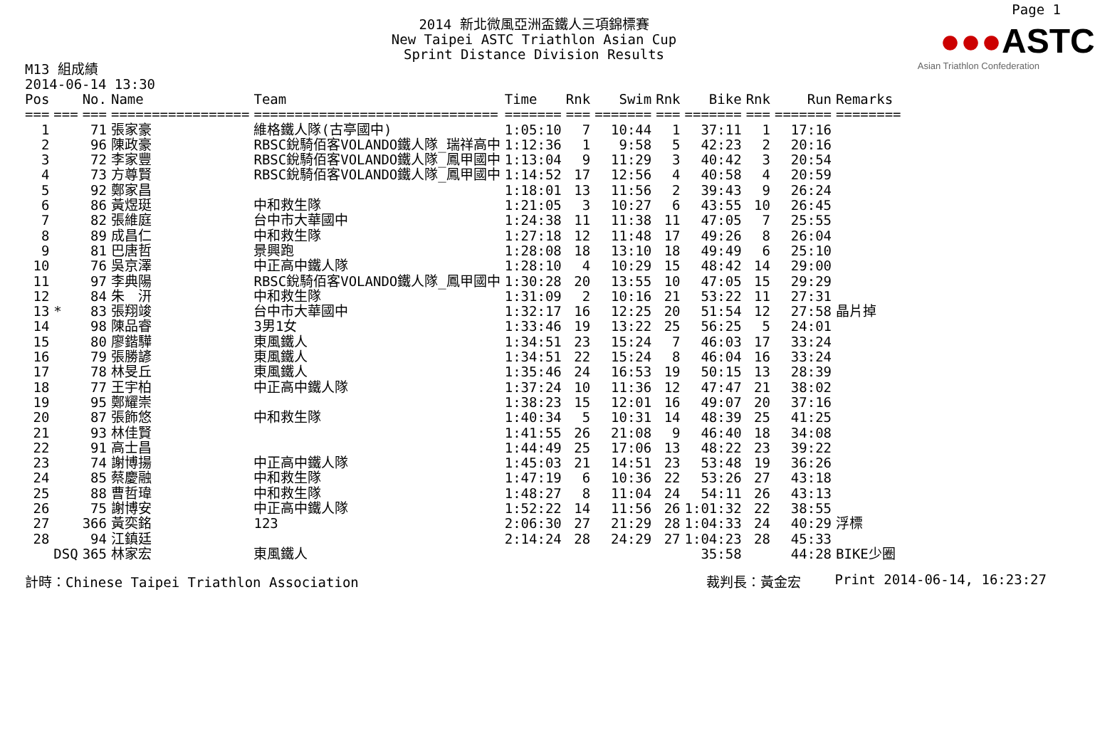Page 1
2014 新北微風亞洲盃鐵人三項錦標賽
New Taipei ASTC Triathlon Asian Cup
Sprint Distance Division Results
●●●ASTC
Asian Triathlon Confederation
M13 組成績
2014-06-14 13:30
| Pos | | No. | Name | Team | Time | Rnk | Swim | Rnk | Bike | Rnk | Run | Remarks |
| --- | --- | --- | --- | --- | --- | --- | --- | --- | --- | --- | --- | --- |
| === | === | === | ================= | ============================== | ======= | === | ======= | === | ======= | === | ======= | ======== |
| 1 | | 71 | 張家豪 | 維格鐵人隊(古亭國中) | 1:05:10 | 7 | 10:44 | 1 | 37:11 | 1 | 17:16 | |
| 2 | | 96 | 陳政豪 | RBSC銳騎佰客VOLANDO鐵人隊_瑞祥高中 | 1:12:36 | 1 | 9:58 | 5 | 42:23 | 2 | 20:16 | |
| 3 | | 72 | 李家豐 | RBSC銳騎佰客VOLANDO鐵人隊_鳳甲國中 | 1:13:04 | 9 | 11:29 | 3 | 40:42 | 3 | 20:54 | |
| 4 | | 73 | 方尊賢 | RBSC銳騎佰客VOLANDO鐵人隊_鳳甲國中 | 1:14:52 | 17 | 12:56 | 4 | 40:58 | 4 | 20:59 | |
| 5 | | 92 | 鄭家昌 | | 1:18:01 | 13 | 11:56 | 2 | 39:43 | 9 | 26:24 | |
| 6 | | 86 | 黃煜珽 | 中和救生隊 | 1:21:05 | 3 | 10:27 | 6 | 43:55 | 10 | 26:45 | |
| 7 | | 82 | 張維庭 | 台中市大華國中 | 1:24:38 | 11 | 11:38 | 11 | 47:05 | 7 | 25:55 | |
| 8 | | 89 | 成昌仁 | 中和救生隊 | 1:27:18 | 12 | 11:48 | 17 | 49:26 | 8 | 26:04 | |
| 9 | | 81 | 巴唐哲 | 景興跑 | 1:28:08 | 18 | 13:10 | 18 | 49:49 | 6 | 25:10 | |
| 10 | | 76 | 吳京澤 | 中正高中鐵人隊 | 1:28:10 | 4 | 10:29 | 15 | 48:42 | 14 | 29:00 | |
| 11 | | 97 | 李典陽 | RBSC銳騎佰客VOLANDO鐵人隊_鳳甲國中 | 1:30:28 | 20 | 13:55 | 10 | 47:05 | 15 | 29:29 | |
| 12 | | 84 | 朱 汧 | 中和救生隊 | 1:31:09 | 2 | 10:16 | 21 | 53:22 | 11 | 27:31 | |
| 13 | * | 83 | 張翔竣 | 台中市大華國中 | 1:32:17 | 16 | 12:25 | 20 | 51:54 | 12 | 27:58 | 晶片掉 |
| 14 | | 98 | 陳品睿 | 3男1女 | 1:33:46 | 19 | 13:22 | 25 | 56:25 | 5 | 24:01 | |
| 15 | | 80 | 廖鍇驊 | 東風鐵人 | 1:34:51 | 23 | 15:24 | 7 | 46:03 | 17 | 33:24 | |
| 16 | | 79 | 張勝諺 | 東風鐵人 | 1:34:51 | 22 | 15:24 | 8 | 46:04 | 16 | 33:24 | |
| 17 | | 78 | 林旻丘 | 東風鐵人 | 1:35:46 | 24 | 16:53 | 19 | 50:15 | 13 | 28:39 | |
| 18 | | 77 | 王宇柏 | 中正高中鐵人隊 | 1:37:24 | 10 | 11:36 | 12 | 47:47 | 21 | 38:02 | |
| 19 | | 95 | 鄭耀崇 | | 1:38:23 | 15 | 12:01 | 16 | 49:07 | 20 | 37:16 | |
| 20 | | 87 | 張飾悠 | 中和救生隊 | 1:40:34 | 5 | 10:31 | 14 | 48:39 | 25 | 41:25 | |
| 21 | | 93 | 林佳賢 | | 1:41:55 | 26 | 21:08 | 9 | 46:40 | 18 | 34:08 | |
| 22 | | 91 | 高士昌 | | 1:44:49 | 25 | 17:06 | 13 | 48:22 | 23 | 39:22 | |
| 23 | | 74 | 謝博揚 | 中正高中鐵人隊 | 1:45:03 | 21 | 14:51 | 23 | 53:48 | 19 | 36:26 | |
| 24 | | 85 | 蔡慶融 | 中和救生隊 | 1:47:19 | 6 | 10:36 | 22 | 53:26 | 27 | 43:18 | |
| 25 | | 88 | 曹哲瑋 | 中和救生隊 | 1:48:27 | 8 | 11:04 | 24 | 54:11 | 26 | 43:13 | |
| 26 | | 75 | 謝博安 | 中正高中鐵人隊 | 1:52:22 | 14 | 11:56 | 26 | 1:01:32 | 22 | 38:55 | |
| 27 | | 366 | 黃奕銘 | 123 | 2:06:30 | 27 | 21:29 | 28 | 1:04:33 | 24 | 40:29 | 浮標 |
| 28 | | 94 | 江鎮廷 | | 2:14:24 | 28 | 24:29 | 27 | 1:04:23 | 28 | 45:33 | |
| | DSQ | 365 | 林家宏 | 東風鐵人 | | | | | 35:58 | | 44:28 | BIKE少圈 |
計時：Chinese Taipei Triathlon Association 裁判長：黃金宏 Print 2014-06-14, 16:23:27